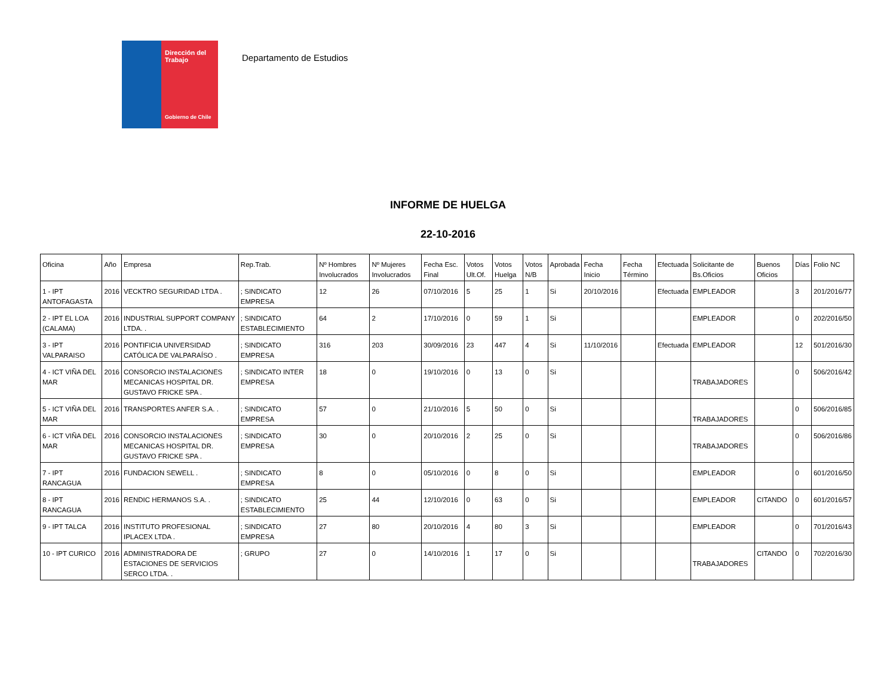Dirección del Trabajo
Gobierno de Chile
Departamento de Estudios
INFORME DE HUELGA
22-10-2016
| Oficina | Año | Empresa | Rep.Trab. | Nº Hombres Involucrados | Nº Mujeres Involucrados | Fecha Esc. Final | Votos Ult.Of. | Votos Huelga | Votos N/B | Aprobada | Fecha Inicio | Fecha Término | Efectuada | Solicitante de Bs.Oficios | Buenos Oficios | Días | Folio NC |
| --- | --- | --- | --- | --- | --- | --- | --- | --- | --- | --- | --- | --- | --- | --- | --- | --- | --- |
| 1 - IPT ANTOFAGASTA | 2016 | VECKTRO SEGURIDAD LTDA . | ; SINDICATO EMPRESA | 12 | 26 | 07/10/2016 | 5 | 25 | 1 | Si | 20/10/2016 | | Efectuada | EMPLEADOR | | 3 | 201/2016/77 |
| 2 - IPT EL LOA (CALAMA) | 2016 | INDUSTRIAL SUPPORT COMPANY LTDA. . | ; SINDICATO ESTABLECIMIENTO | 64 | 2 | 17/10/2016 | 0 | 59 | 1 | Si | | | | EMPLEADOR | | 0 | 202/2016/50 |
| 3 - IPT VALPARAISO | 2016 | PONTIFICIA UNIVERSIDAD CATÓLICA DE VALPARAÍSO . | ; SINDICATO EMPRESA | 316 | 203 | 30/09/2016 | 23 | 447 | 4 | Si | 11/10/2016 | | Efectuada | EMPLEADOR | | 12 | 501/2016/30 |
| 4 - ICT VIÑA DEL MAR | 2016 | CONSORCIO INSTALACIONES MECANICAS HOSPITAL DR. GUSTAVO FRICKE SPA . | ; SINDICATO INTER EMPRESA | 18 | 0 | 19/10/2016 | 0 | 13 | 0 | Si | | | | TRABAJADORES | | 0 | 506/2016/42 |
| 5 - ICT VIÑA DEL MAR | 2016 | TRANSPORTES ANFER S.A. . | ; SINDICATO EMPRESA | 57 | 0 | 21/10/2016 | 5 | 50 | 0 | Si | | | | TRABAJADORES | | 0 | 506/2016/85 |
| 6 - ICT VIÑA DEL MAR | 2016 | CONSORCIO INSTALACIONES MECANICAS HOSPITAL DR. GUSTAVO FRICKE SPA . | ; SINDICATO EMPRESA | 30 | 0 | 20/10/2016 | 2 | 25 | 0 | Si | | | | TRABAJADORES | | 0 | 506/2016/86 |
| 7 - IPT RANCAGUA | 2016 | FUNDACION SEWELL . | ; SINDICATO EMPRESA | 8 | 0 | 05/10/2016 | 0 | 8 | 0 | Si | | | | EMPLEADOR | | 0 | 601/2016/50 |
| 8 - IPT RANCAGUA | 2016 | RENDIC HERMANOS S.A. . | ; SINDICATO ESTABLECIMIENTO | 25 | 44 | 12/10/2016 | 0 | 63 | 0 | Si | | | | EMPLEADOR | CITANDO | 0 | 601/2016/57 |
| 9 - IPT TALCA | 2016 | INSTITUTO PROFESIONAL IPLACEX LTDA . | ; SINDICATO EMPRESA | 27 | 80 | 20/10/2016 | 4 | 80 | 3 | Si | | | | EMPLEADOR | | 0 | 701/2016/43 |
| 10 - IPT CURICO | 2016 | ADMINISTRADORA DE ESTACIONES DE SERVICIOS SERCO LTDA. . | ; GRUPO | 27 | 0 | 14/10/2016 | 1 | 17 | 0 | Si | | | | TRABAJADORES | CITANDO | 0 | 702/2016/30 |